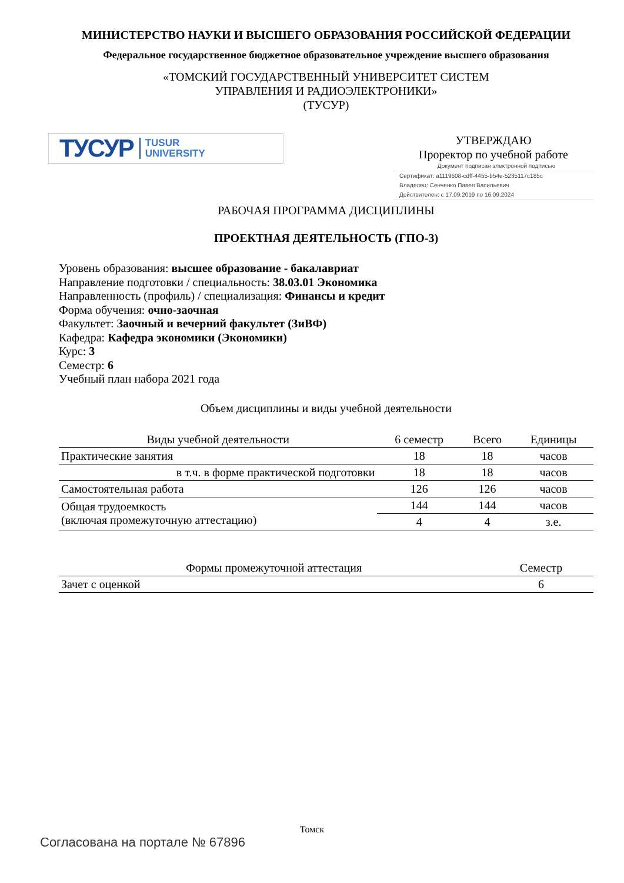МИНИСТЕРСТВО НАУКИ И ВЫСШЕГО ОБРАЗОВАНИЯ РОССИЙСКОЙ ФЕДЕРАЦИИ
Федеральное государственное бюджетное образовательное учреждение высшего образования
«ТОМСКИЙ ГОСУДАРСТВЕННЫЙ УНИВЕРСИТЕТ СИСТЕМ
УПРАВЛЕНИЯ И РАДИОЭЛЕКТРОНИКИ»
(ТУСУР)
ТУСУР TUSUR
UNIVERSITY
УТВЕРЖДАЮ
Проректор по учебной работе
Документ подписан электронной подписью
Сертификат: a1119608-cdff-4455-b54e-5235117c185c
Владелец: Сенченко Павел Васильевич
Действителен: с 17.09.2019 по 16.09.2024
РАБОЧАЯ ПРОГРАММА ДИСЦИПЛИНЫ
ПРОЕКТНАЯ ДЕЯТЕЛЬНОСТЬ (ГПО-3)
Уровень образования: высшее образование - бакалавриат
Направление подготовки / специальность: 38.03.01 Экономика
Направленность (профиль) / специализация: Финансы и кредит
Форма обучения: очно-заочная
Факультет: Заочный и вечерний факультет (ЗиВФ)
Кафедра: Кафедра экономики (Экономики)
Курс: 3
Семестр: 6
Учебный план набора 2021 года
Объем дисциплины и виды учебной деятельности
| Виды учебной деятельности | 6 семестр | Всего | Единицы |
| --- | --- | --- | --- |
| Практические занятия | 18 | 18 | часов |
| в т.ч. в форме практической подготовки | 18 | 18 | часов |
| Самостоятельная работа | 126 | 126 | часов |
| Общая трудоемкость (включая промежуточную аттестацию) | 144 | 144 | часов |
| | 4 | 4 | з.е. |
| Формы промежуточной аттестация | Семестр |
| --- | --- |
| Зачет с оценкой | 6 |
Томск
Согласована на портале № 67896